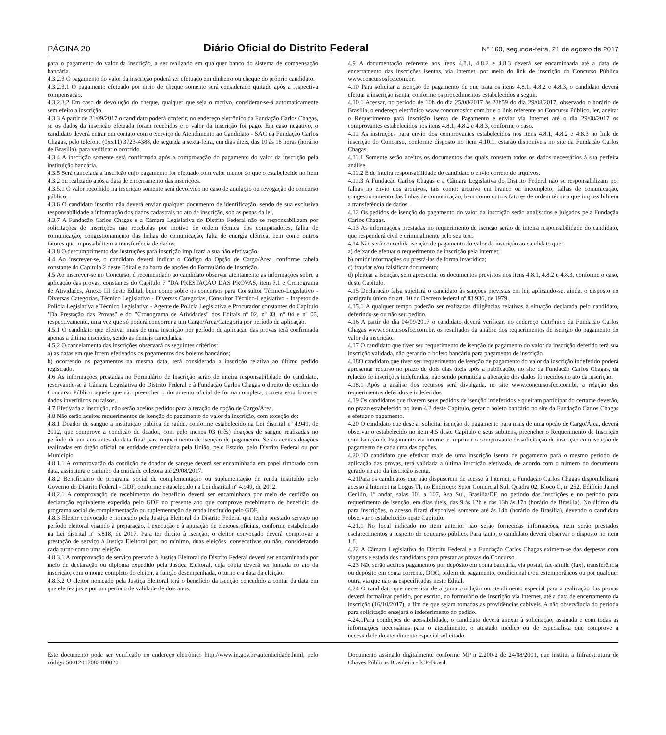PÁGINA 20 Diário Oficial do Distrito Federal Nº 160, segunda-feira, 21 de agosto de 2017
para o pagamento do valor da inscrição, a ser realizado em qualquer banco do sistema de compensação bancária.
4.3.2.3 O pagamento do valor da inscrição poderá ser efetuado em dinheiro ou cheque do próprio candidato.
4.3.2.3.1 O pagamento efetuado por meio de cheque somente será considerado quitado após a respectiva compensação.
4.3.2.3.2 Em caso de devolução do cheque, qualquer que seja o motivo, considerar-se-á automaticamente sem efeito a inscrição.
4.3.3 A partir de 21/09/2017 o candidato poderá conferir, no endereço eletrônico da Fundação Carlos Chagas, se os dados da inscrição efetuada foram recebidos e o valor da inscrição foi pago. Em caso negativo, o candidato deverá entrar em contato com o Serviço de Atendimento ao Candidato - SAC da Fundação Carlos Chagas, pelo telefone (0xx11) 3723-4388, de segunda a sexta-feira, em dias úteis, das 10 às 16 horas (horário de Brasília), para verificar o ocorrido.
4.3.4 A inscrição somente será confirmada após a comprovação do pagamento do valor da inscrição pela instituição bancária.
4.3.5 Será cancelada a inscrição cujo pagamento for efetuado com valor menor do que o estabelecido no item 4.3.2 ou realizado após a data de encerramento das inscrições.
4.3.5.1 O valor recolhido na inscrição somente será devolvido no caso de anulação ou revogação do concurso público.
4.3.6 O candidato inscrito não deverá enviar qualquer documento de identificação, sendo de sua exclusiva responsabilidade a informação dos dados cadastrais no ato da inscrição, sob as penas da lei.
4.3.7 A Fundação Carlos Chagas e a Câmara Legislativa do Distrito Federal não se responsabilizam por solicitações de inscrições não recebidas por motivo de ordem técnica dos computadores, falha de comunicação, congestionamento das linhas de comunicação, falta de energia elétrica, bem como outros fatores que impossibilitem a transferência de dados.
4.3.8 O descumprimento das instruções para inscrição implicará a sua não efetivação.
4.4 Ao inscrever-se, o candidato deverá indicar o Código da Opção de Cargo/Área, conforme tabela constante do Capítulo 2 deste Edital e da barra de opções do Formulário de Inscrição.
4.5 Ao inscrever-se no Concurso, é recomendado ao candidato observar atentamente as informações sobre a aplicação das provas, constantes do Capítulo 7 "DA PRESTAÇÃO DAS PROVAS, item 7.1 e Cronograma de Atividades, Anexo III deste Edital, bem como sobre os concursos para Consultor Técnico-Legislativo - Diversas Categorias, Técnico Legislativo - Diversas Categorias, Consultor Técnico-Legislativo - Inspetor de Polícia Legislativa e Técnico Legislativo - Agente de Polícia Legislativa e Procurador constantes do Capítulo "Da Prestação das Provas" e do "Cronograma de Atividades" dos Editais nº 02, nº 03, nº 04 e nº 05, respectivamente, uma vez que só poderá concorrer a um Cargo/Área/Categoria por período de aplicação.
4.5.1 O candidato que efetivar mais de uma inscrição por período de aplicação das provas terá confirmada apenas a última inscrição, sendo as demais canceladas.
4.5.2 O cancelamento das inscrições observará os seguintes critérios:
a) as datas em que forem efetivados os pagamentos dos boletos bancários;
b) ocorrendo os pagamentos na mesma data, será considerada a inscrição relativa ao último pedido registrado.
4.6 As informações prestadas no Formulário de Inscrição serão de inteira responsabilidade do candidato, reservando-se à Câmara Legislativa do Distrito Federal e à Fundação Carlos Chagas o direito de excluir do Concurso Público aquele que não preencher o documento oficial de forma completa, correta e/ou fornecer dados inverídicos ou falsos.
4.7 Efetivada a inscrição, não serão aceitos pedidos para alteração de opção de Cargo/Área.
4.8 Não serão aceitos requerimentos de isenção do pagamento do valor da inscrição, com exceção do:
4.8.1 Doador de sangue a instituição pública de saúde, conforme estabelecido na Lei distrital nº 4.949, de 2012, que comprove a condição de doador, com pelo menos 03 (três) doações de sangue realizadas no período de um ano antes da data final para requerimento de isenção de pagamento. Serão aceitas doações realizadas em órgão oficial ou entidade credenciada pela União, pelo Estado, pelo Distrito Federal ou por Município.
4.8.1.1 A comprovação da condição de doador de sangue deverá ser encaminhada em papel timbrado com data, assinatura e carimbo da entidade coletora até 29/08/2017.
4.8.2 Beneficiário de programa social de complementação ou suplementação de renda instituído pelo Governo do Distrito Federal - GDF, conforme estabelecido na Lei distrital nº 4.949, de 2012.
4.8.2.1 A comprovação de recebimento do benefício deverá ser encaminhada por meio de certidão ou declaração equivalente expedida pelo GDF no presente ano que comprove recebimento de benefício de programa social de complementação ou suplementação de renda instituído pelo GDF.
4.8.3 Eleitor convocado e nomeado pela Justiça Eleitoral do Distrito Federal que tenha prestado serviço no período eleitoral visando à preparação, à execução e à apuração de eleições oficiais, conforme estabelecido na Lei distrital nº 5.818, de 2017. Para ter direito à isenção, o eleitor convocado deverá comprovar a prestação de serviço à Justiça Eleitoral por, no mínimo, duas eleições, consecutivas ou não, considerando cada turno como uma eleição.
4.8.3.1 A comprovação de serviço prestado à Justiça Eleitoral do Distrito Federal deverá ser encaminhada por meio de declaração ou diploma expedido pela Justiça Eleitoral, cuja cópia deverá ser juntada no ato da inscrição, com o nome completo do eleitor, a função desempenhada, o turno e a data da eleição.
4.8.3.2 O eleitor nomeado pela Justiça Eleitoral terá o benefício da isenção concedido a contar da data em que ele fez jus e por um período de validade de dois anos.
4.9 A documentação referente aos itens 4.8.1, 4.8.2 e 4.8.3 deverá ser encaminhada até a data de encerramento das inscrições isentas, via Internet, por meio do link de inscrição do Concurso Público www.concursosfcc.com.br.
4.10 Para solicitar a isenção de pagamento de que trata os itens 4.8.1, 4.8.2 e 4.8.3, o candidato deverá efetuar a inscrição isenta, conforme os procedimentos estabelecidos a seguir.
4.10.1 Acessar, no período de 10h do dia 25/08/2017 às 23h59 do dia 29/08/2017, observado o horário de Brasília, o endereço eletrônico www.concursosfcc.com.br e o link referente ao Concurso Público, ler, aceitar o Requerimento para inscrição isenta de Pagamento e enviar via Internet até o dia 29/08/2017 os comprovantes estabelecidos nos itens 4.8.1, 4.8.2 e 4.8.3, conforme o caso.
4.11 As instruções para envio dos comprovantes estabelecidos nos itens 4.8.1, 4.8.2 e 4.8.3 no link de inscrição do Concurso, conforme disposto no item 4.10.1, estarão disponíveis no site da Fundação Carlos Chagas.
4.11.1 Somente serão aceitos os documentos dos quais constem todos os dados necessários à sua perfeita análise.
4.11.2 É de inteira responsabilidade do candidato o envio correto de arquivos.
4.11.3 A Fundação Carlos Chagas e a Câmara Legislativa do Distrito Federal não se responsabilizam por falhas no envio dos arquivos, tais como: arquivo em branco ou incompleto, falhas de comunicação, congestionamento das linhas de comunicação, bem como outros fatores de ordem técnica que impossibilitem a transferência de dados.
4.12 Os pedidos de isenção do pagamento do valor da inscrição serão analisados e julgados pela Fundação Carlos Chagas.
4.13 As informações prestadas no requerimento de isenção serão de inteira responsabilidade do candidato, que responderá civil e criminalmente pelo seu teor.
4.14 Não será concedida isenção de pagamento do valor de inscrição ao candidato que:
a) deixar de efetuar o requerimento de inscrição pela internet;
b) omitir informações ou prestá-las de forma inverídica;
c) fraudar e/ou falsificar documento;
d) pleitear a isenção, sem apresentar os documentos previstos nos itens 4.8.1, 4.8.2 e 4.8.3, conforme o caso, deste Capítulo.
4.15 Declaração falsa sujeitará o candidato às sanções previstas em lei, aplicando-se, ainda, o disposto no parágrafo único do art. 10 do Decreto federal nº 83.936, de 1979.
4.15.1 A qualquer tempo poderão ser realizadas diligências relativas à situação declarada pelo candidato, deferindo-se ou não seu pedido.
4.16 A partir do dia 04/09/2017 o candidato deverá verificar, no endereço eletrônico da Fundação Carlos Chagas www.concursosfcc.com.br, os resultados da análise dos requerimentos de isenção do pagamento do valor da inscrição.
4.17 O candidato que tiver seu requerimento de isenção de pagamento do valor da inscrição deferido terá sua inscrição validada, não gerando o boleto bancário para pagamento de inscrição.
4.18O candidato que tiver seu requerimento de isenção de pagamento do valor da inscrição indeferido poderá apresentar recurso no prazo de dois dias úteis após a publicação, no site da Fundação Carlos Chagas, da relação de inscrições indeferidas, não sendo permitida a alteração dos dados fornecidos no ato da inscrição.
4.18.1 Após a análise dos recursos será divulgada, no site www.concursosfcc.com.br, a relação dos requerimentos deferidos e indeferidos.
4.19 Os candidatos que tiverem seus pedidos de isenção indeferidos e queiram participar do certame deverão, no prazo estabelecido no item 4.2 deste Capítulo, gerar o boleto bancário no site da Fundação Carlos Chagas e efetuar o pagamento.
4.20 O candidato que desejar solicitar isenção de pagamento para mais de uma opção de Cargo/Área, deverá observar o estabelecido no item 4.5 deste Capítulo e seus subitens, preencher o Requerimento de Inscrição com Isenção de Pagamento via internet e imprimir o comprovante de solicitação de inscrição com isenção de pagamento de cada uma das opções.
4.20.1O candidato que efetivar mais de uma inscrição isenta de pagamento para o mesmo período de aplicação das provas, terá validada a última inscrição efetivada, de acordo com o número do documento gerado no ato da inscrição isenta.
4.21Para os candidatos que não dispuserem de acesso à Internet, a Fundação Carlos Chagas disponibilizará acesso à Internet na Logus TI, no Endereço: Setor Comercial Sul, Quadra 02, Bloco C, nº 252, Edifício Jamel Cecilio, 1º andar, salas 101 a 107, Asa Sul, Brasília/DF, no período das inscrições e no período para requerimento de isenção, em dias úteis, das 9 às 12h e das 13h às 17h (horário de Brasília). No último dia para inscrições, o acesso ficará disponível somente até às 14h (horário de Brasília), devendo o candidato observar o estabelecido neste Capítulo.
4.21.1 No local indicado no item anterior não serão fornecidas informações, nem serão prestados esclarecimentos a respeito do concurso público. Para tanto, o candidato deverá observar o disposto no item 1.8.
4.22 A Câmara Legislativa do Distrito Federal e a Fundação Carlos Chagas eximem-se das despesas com viagens e estada dos candidatos para prestar as provas do Concurso.
4.23 Não serão aceitos pagamentos por depósito em conta bancária, via postal, fac-símile (fax), transferência ou depósito em conta corrente, DOC, ordem de pagamento, condicional e/ou extemporâneos ou por qualquer outra via que não as especificadas neste Edital.
4.24 O candidato que necessitar de alguma condição ou atendimento especial para a realização das provas deverá formalizar pedido, por escrito, no formulário de Inscrição via Internet, até a data de encerramento da inscrição (16/10/2017), a fim de que sejam tomadas as providências cabíveis. A não observância do período para solicitação ensejará o indeferimento do pedido.
4.24.1Para condições de acessibilidade, o candidato deverá anexar à solicitação, assinada e com todas as informações necessárias para o atendimento, o atestado médico ou de especialista que comprove a necessidade do atendimento especial solicitado.
Este documento pode ser verificado no endereço eletrônico http://www.in.gov.br/autenticidade.html, pelo código 50012017082100020
Documento assinado digitalmente conforme MP n 2.200-2 de 24/08/2001, que institui a Infraestrutura de Chaves Públicas Brasileira - ICP-Brasil.